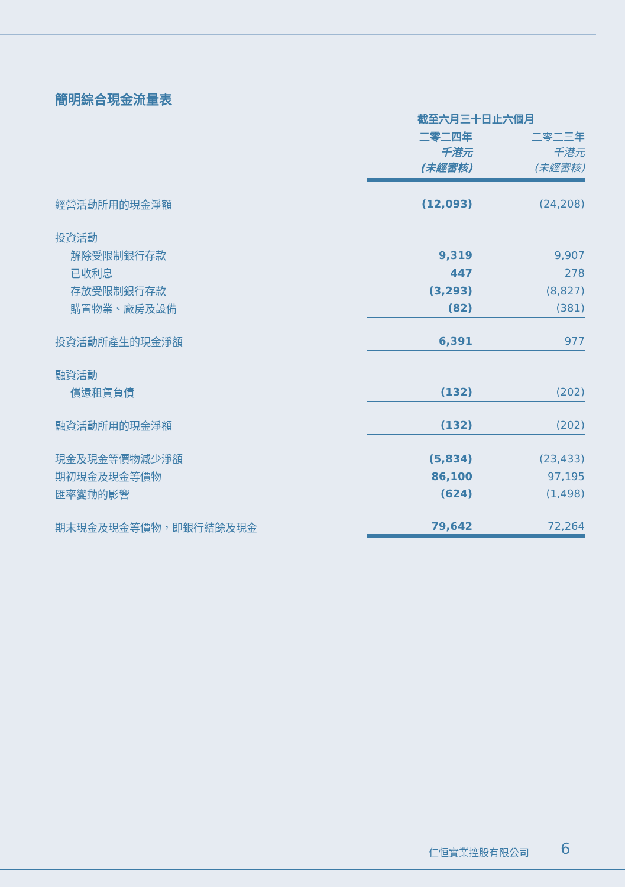簡明綜合現金流量表
| | 截至六月三十日止六個月 | |
| | 二零二四年 千港元 (未經審核) | 二零二三年 千港元 (未經審核) |
| 經營活動所用的現金淨額 | (12,093) | (24,208) |
| 投資活動 | | |
| 解除受限制銀行存款 | 9,319 | 9,907 |
| 已收利息 | 447 | 278 |
| 存放受限制銀行存款 | (3,293) | (8,827) |
| 購置物業、廠房及設備 | (82) | (381) |
| 投資活動所產生的現金淨額 | 6,391 | 977 |
| 融資活動 | | |
| 償還租賃負債 | (132) | (202) |
| 融資活動所用的現金淨額 | (132) | (202) |
| 現金及現金等價物減少淨額 | (5,834) | (23,433) |
| 期初現金及現金等價物 | 86,100 | 97,195 |
| 匯率變動的影響 | (624) | (1,498) |
| 期末現金及現金等價物，即銀行結餘及現金 | 79,642 | 72,264 |
仁恒實業控股有限公司 6